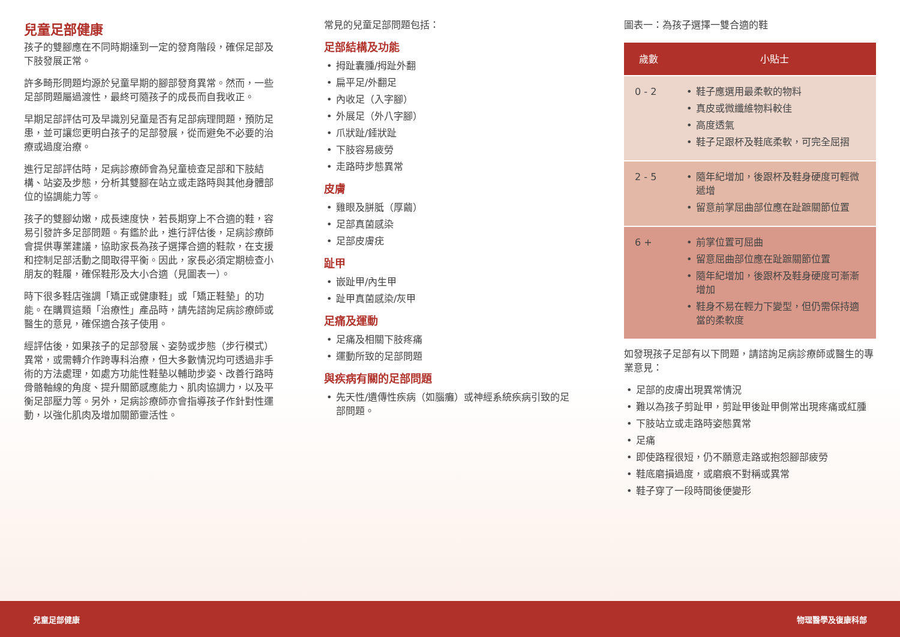兒童足部健康
孩子的雙腳應在不同時期達到一定的發育階段，確保足部及下肢發展正常。
許多畸形問題均源於兒童早期的腳部發育異常。然而，一些足部問題屬過渡性，最終可隨孩子的成長而自我收正。
早期足部評估可及早識別兒童是否有足部病理問題，預防足患，並可讓您更明白孩子的足部發展，從而避免不必要的治療或過度治療。
進行足部評估時，足病診療師會為兒童檢查足部和下肢結構、站姿及步態，分析其雙腳在站立或走路時與其他身體部位的協調能力等。
孩子的雙腳幼嫩，成長速度快，若長期穿上不合適的鞋，容易引發許多足部問題。有鑑於此，進行評估後，足病診療師會提供專業建議，協助家長為孩子選擇合適的鞋款，在支援和控制足部活動之間取得平衡。因此，家長必須定期檢查小朋友的鞋履，確保鞋形及大小合適（見圖表一）。
時下很多鞋店強調「矯正或健康鞋」或「矯正鞋墊」的功能。在購買這類「治療性」產品時，請先諮詢足病診療師或醫生的意見，確保適合孩子使用。
經評估後，如果孩子的足部發展、姿勢或步態（步行模式）異常，或需轉介作跨專科治療，但大多數情況均可透過非手術的方法處理，如處方功能性鞋墊以輔助步姿、改善行路時骨骼軸線的角度、提升關節感應能力、肌肉協調力，以及平衡足部壓力等。另外，足病診療師亦會指導孩子作針對性運動，以強化肌肉及增加關節靈活性。
常見的兒童足部問題包括：
足部結構及功能
• 拇趾囊腫/拇趾外翻
• 扁平足/外翻足
• 內收足（入字腳）
• 外展足（外八字腳）
• 爪狀趾/錘狀趾
• 下肢容易疲勞
• 走路時步態異常
皮膚
• 雞眼及胼胝（厚繭）
• 足部真菌感染
• 足部皮膚疣
趾甲
• 嵌趾甲/內生甲
• 趾甲真菌感染/灰甲
足痛及運動
• 足痛及相關下肢疼痛
• 運動所致的足部問題
與疾病有關的足部問題
• 先天性/遺傳性疾病（如腦癱）或神經系統疾病引致的足部問題。
圖表一：為孩子選擇一雙合適的鞋
| 歲數 | 小貼士 |
| --- | --- |
| 0 - 2 | • 鞋子應選用最柔軟的物料 • 真皮或微纖維物料較佳 • 高度透氣 • 鞋子足跟杯及鞋底柔軟，可完全屈摺 |
| 2 - 5 | • 隨年紀增加，後跟杯及鞋身硬度可輕微遞增 • 留意前掌屈曲部位應在趾蹠關節位置 |
| 6 + | • 前掌位置可屈曲 • 留意屈曲部位應在趾蹠關節位置 • 隨年紀增加，後跟杯及鞋身硬度可漸漸增加 • 鞋身不易在輕力下變型，但仍需保持適當的柔軟度 |
如發現孩子足部有以下問題，請諮詢足病診療師或醫生的專業意見：
• 足部的皮膚出現異常情況
• 難以為孩子剪趾甲，剪趾甲後趾甲側常出現疼痛或紅腫
• 下肢站立或走路時姿態異常
• 足痛
• 即使路程很短，仍不願意走路或抱怨腳部疲勞
• 鞋底磨損過度，或磨痕不對稱或異常
• 鞋子穿了一段時間後便變形
兒童足部健康 物理醫學及復康科部